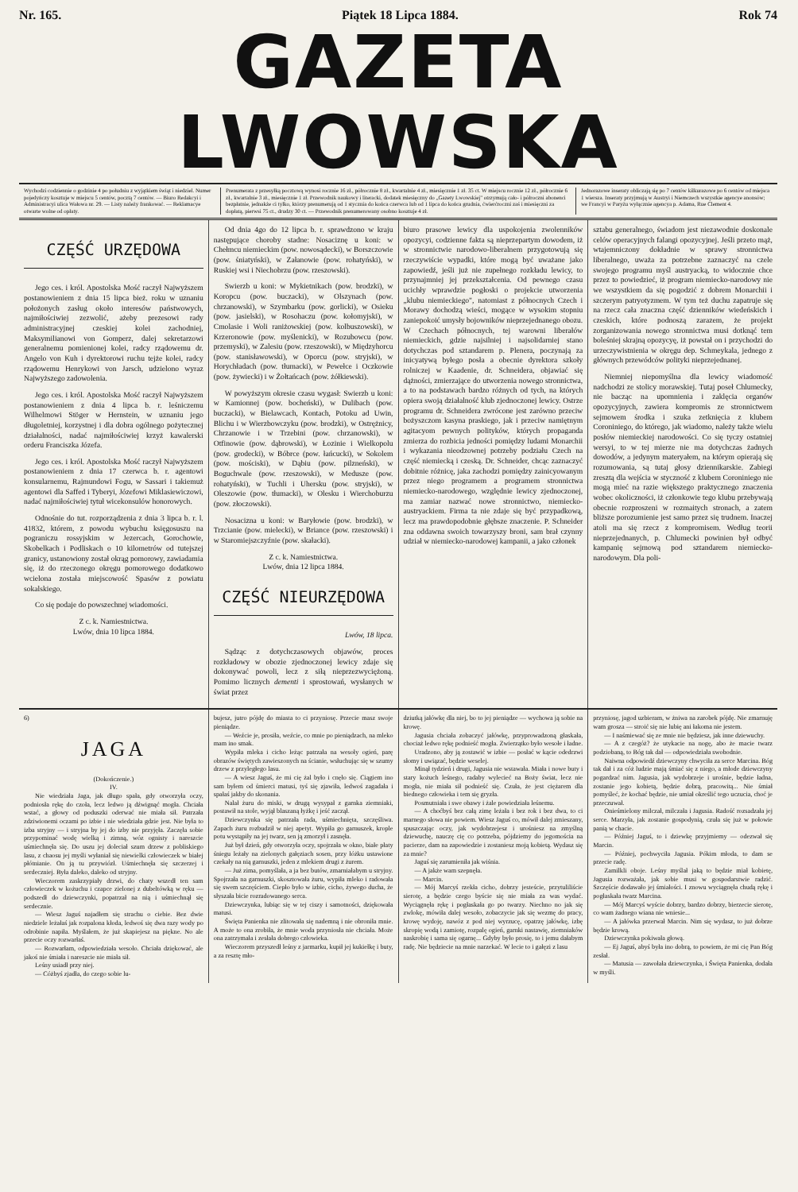Nr. 165. Piątek 18 Lipca 1884. Rok 74
GAZETA LWOWSKA
Wychodzi codziennie o godzinie 4 po południu z wyjątkiem świąt i niedziel. Numer pojedyńczy kosztuje w miejscu 5 centów, pocztą 7 centów. — Biuro Redakcyi i Administracyi ulica Wałowa nr. 29. — Listy należy frankować. — Reklamacye otwarte wolne od opłaty.
Prenumerata z przesyłką pocztową wynosi rocznie 16 zł., półrocznie 8 zł., kwartalnie 4 zł., miesięcznie 1 zł. 35 ct. W miejscu rocznie 12 zł., półrocznie 6 zł., kwartalnie 3 zł., miesięcznie 1 zł. Przewodnik naukowy i literacki, dodatek miesięczny do „Gazety Lwowskiej" otrzymują cało- i półroczni abonenci bezpłatnie, jednakże ci tylko, którzy prenumerują od 1 stycznia do końca czerwca lub od 1 lipca do końca grudnia, ćwierćroczni zaś i miesięczni za dopłatą, pierwsi 75 ct., drudzy 30 ct. — Przewodnik prenumerowany osobno kosztuje 4 zł.
Jednorazowe inseraty obliczają się po 7 centów kilkurazowe po 6 centów od miejsca 1 wiersza. Inseraty przyjmują w Austryi i Niemczech wszystkie agencye anonsów; we Francyi w Paryżu wyłącznie agencya p. Adama, Rue Clement 4.
CZĘŚĆ URZĘDOWA
Jego ces. i król. Apostolska Mość raczył Najwyższem postanowieniem z dnia 15 lipca bież. roku w uznaniu położonych zasług około interesów państwowych, najmiłościwiej zezwolić, ażeby prezesowi rady administracyjnej czeskiej kolei zachodniej, Maksymilianowi von Gomperz, dalej sekretarzowi generalnemu pomienionej kolei, radcy rządowemu dr. Angelo von Kuh i dyrektorowi ruchu tejże kolei, radcy rządowemu Henrykowi von Jarsch, udzielono wyraz Najwyższego zadowolenia.
Jego ces. i król. Apostolska Mość raczył Najwyższem postanowieniem z dnia 4 lipca b. r. leśniczemu Wilhelmowi Stöger w Hernstein, w uznaniu jego długoletniej, korzystnej i dla dobra ogólnego pożytecznej działalności, nadać najmiłościwiej krzyż kawalerski orderu Franciszka Józefa.
Jego ces. i król. Apostolska Mość raczył Najwyższem postanowieniem z dnia 17 czerwca b. r. agentowi konsularnemu, Rajmundowi Fogu, w Sassari i takiemuż agentowi dla Saffed i Tyberyi, Józefowi Miklasiewiczowi, nadać najmiłościwiej tytuł wicekonsulów honorowych.
Odnośnie do tut. rozporządzenia z dnia 3 lipca b. r. l. 41832, którem, z powodu wybuchu księgosuszu na pograniczu rossyjskim w Jezercach, Gorochowie, Skobelkach i Podliskach o 10 kilometrów od tutejszej granicy, ustanowiony został okrąg pomorowy, zawiadamia się, iż do rzeczonego okręgu pomorowego dodatkowo wcielona została miejscowość Spasów z powiatu sokalskiego.
Co się podaje do powszechnej wiadomości.
Z c. k. Namiestnictwa.
Lwów, dnia 10 lipca 1884.
Od dnia 4go do 12 lipca b. r. sprawdzono w kraju następujące choroby stadne: Nosaciznę u koni: w Chełmcu niemieckim (pow. nowosądecki), w Borszczowie (pow. śniatyński), w Załanowie (pow. rohatyński), w Ruskiej wsi i Niechobrzu (pow. rzeszowski).
Swierzb u koni: w Mykietnikach (pow. brodzki), w Koropcu (pow. buczacki), w Olszynach (pow. chrzanowski), w Szymbarku (pow. gorlicki), w Osieku (pow. jasielski), w Rosohaczu (pow. kołomyjski), w Cmolasie i Woli raniżowskiej (pow. kolbuszowski), w Krzeronowie (pow. myślenicki), w Rozubowcu (pow. przemyski), w Zalesiu (pow. rzeszowski), w Międzyhorcu (pow. stanisławowski), w Oporcu (pow. stryjski), w Horychładach (pow. tłumacki), w Pewełce i Oczkowie (pow. żywiecki) i w Żołtańcach (pow. żółkiewski).
W powyższym okresie czasu wygasł: Swierzb u koni: w Kamionnej (pow. bocheński), w Dulibach (pow. buczacki), w Bielawcach, Kontach, Potoku ad Uwin, Blichu i w Wierzbowczyku (pow. brodzki), w Ostrężnicy, Chrzanowie i w Trzebini (pow. chrzanowski), w Otfinowie (pow. dąbrowski), w Łozinie i Wielkopolu (pow. grodecki), w Bóbrce (pow. łańcucki), w Sokolem (pow. mościski), w Dąbiu (pow. pilzneński), w Boguchwale (pow. rzeszowski), w Meduszе (pow. rohatyński), w Tuchli i Uhersku (pow. stryjski), w Oleszowie (pow. tłumacki), w Olesku i Wierchoburzu (pow. złoczowski).
Nosacizna u koni: w Baryłowie (pow. brodzki), w Trzcianie (pow. mielecki), w Briance (pow. rzeszowski) i w Staromiejszczyźnie (pow. skałacki).
Z c. k. Namiestnictwa.
Lwów, dnia 12 lipca 1884.
CZĘŚĆ NIEURZĘDOWA
Lwów, 18 lipca.
Sądząc z dotychczasowych objawów, proces rozkładowy w obozie zjednoczonej lewicy zdaje się dokonywać powoli, lecz z siłą nieprzezwyciężoną. Pomimo licznych dementi i sprostowań, wysłanych w świat przez
biuro prasowe lewicy dla uspokojenia zwolenników opozycyi, codzienne fakta są nieprzepartym dowodem, iż w stronnictwie narodowo-liberalnem przygotowują się rzeczywiście wypadki, które mogą być uważane jako zapowiedź, jeśli już nie zupełnego rozkładu lewicy, to przynajmniej jej przekształcenia. Od pewnego czasu ucichły wprawdzie pogłoski o projekcie utworzenia „klubu niemieckiego", natomiast z północnych Czech i Morawy dochodzą wieści, mogące w wysokim stopniu zaniepokoić umysły bojowników nieprzejednanego obozu. W Czechach północnych, tej warowni liberałów niemieckich, gdzie najsilniej i najsolidarniej stano dotychczas pod sztandarem p. Plenera, poczynają za inicyatywą byłego posła a obecnie dyrektora szkoły rolniczej w Kaadenie, dr. Schneidera, objawiać się dążności, zmierzające do utworzenia nowego stronnictwa, a to na podstawach bardzo różnych od tych, na których opiera swoją działalność klub zjednoczonej lewicy. Ostrze programu dr. Schneidera zwrócone jest zarówno przeciw bożyszczom kasyna praskiego, jak i przeciw namiętnym agitacyom pewnych polityków, których propaganda zmierza do rozbicia jedności pomiędzy ludami Monarchii i wykazania nieodzownej potrzeby podziału Czech na część niemiecką i czeską. Dr. Schneider, chcąc zaznaczyć dobitnie różnicę, jaka zachodzi pomiędzy zainicyowanym przez niego programem a programem stronnictwa niemiecko-narodowego, względnie lewicy zjednoczonej, ma zamiar nazwać nowe stronnictwo, niemiecko-austryackiem. Firma ta nie zdaje się być przypadkową, lecz ma prawdopodobnie głębsze znaczenie. P. Schneider zna oddawna swoich towarzyszy broni, sam brał czynny udział w niemiecko-narodowej kampanii, a jako członek
sztabu generalnego, świadom jest niezawodnie doskonale celów operacyjnych falangi opozycyjnej. Jeśli przeto mąż, wtajemniczony dokładnie w sprawy stronnictwa liberalnego, uważa za potrzebne zaznaczyć na czele swojego programu myśl austryacką, to widocznie chce przez to powiedzieć, iż program niemiecko-narodowy nie we wszystkiem da się pogodzić z dobrem Monarchii i szczerym patryotyzmem. W tym też duchu zapatruje się na rzecz cała znaczna część dzienników wiedeńskich i czeskich, które podnoszą zarazem, że projekt zorganizowania nowego stronnictwa musi dotknąć tem boleśniej skrajną opozycyę, iż powstał on i przychodzi do urzeczywistnienia w okręgu dep. Schmeykala, jednego z głównych przewódców polityki nieprzejednanej.
Niemniej niepomyślna dla lewicy wiadomość nadchodzi ze stolicy morawskiej. Tutaj poseł Chlumecky, nie bacząc na upomnienia i zaklęcia organów opozycyjnych, zawiera kompromis ze stronnictwem sejmowem środka i szuka zetknięcia z klubem Coroniniego, do którego, jak wiadomo, należy także wielu posłów niemieckiej narodowości. Co się tyczy ostatniej wersyi, to w tej mierze nie ma dotychczas żadnych dowodów, a jedynym materyałem, na którym opierają się rozumowania, są tutaj głosy dziennikarskie. Zabiegi zresztą dla wejścia w styczność z klubem Coroniniego nie mogą mieć na razie większego praktycznego znaczenia wobec okoliczności, iż członkowie tego klubu przebywają obecnie rozproszeni w rozmaitych stronach, a zatem bliższe porozumienie jest samo przez się trudnem. Inaczej atoli ma się rzecz z kompromisem. Według teorii nieprzejednanych, p. Chlumecki powinien był odbyć kampanię sejmową pod sztandarem niemiecko-narodowym. Dla poli-
6)
JAGA
(Dokończenie.)
IV.
Nie wiedziała Jaga, jak długo spała, gdy otworzyła oczy, podniosła rękę do czoła, lecz ledwo ją dźwignąć mogła. Chciała wstać, a głowy od poduszki oderwać nie miała sił. Patrzała zdziwionemi oczami po izbie i nie wiedziała gdzie jest. Nie była to izba stryjny — i stryjna by jej do izby nie przyjęła. Zaczęła sobie przypominać wodę wielką i zimną, wóz ognisty i nareszcie uśmiechnęła się. Do uszu jej doleciał szum drzew z pobliskiego lasu, z chaosu jej myśli wyłaniał się niewielki człowieczek w białej płótnianie. On ją tu przywiózł. Uśmiechnęła się szczerzej i serdeczniej. Była daleko, daleko od stryjny.
Wieczorem zaskrzypiały drzwi, do chaty wszedł ten sam człowieczek w kożuchu i czapce zielonej z dubeltówką w ręku — podszedł do dziewczynki, popatrzał na nią i uśmiechnął się serdecznie.
— Wiesz Jaguś najadłem się strachu o ciebie. Bez dwie niedziele leżałaś jak rozpalona kłoda, ledwoś się dwa razy wody po odrobinie napiła. Myślałem, że już skapiejesz na piękne. No ale przecie oczy rozwarłaś.
— Rozwarłam, odpowiedziała wesoło. Chciała dziękować, ale jakoś nie śmiała i nareszcie nie miała sił.
Leśny usiadł przy niej.
— Cóżbyś zjadła, do czego sobie lu-
bujesz, jutro pójdę do miasta to ci przyniosę. Przecie masz swoje pieniądze.
— Weźcie je, prosiła, weźcie, co mnie po pieniądzach, na mleko mam ino smak.
Wypiła mleka i cicho leżąc patrzała na wesoły ogień, parę obrazów świętych zawieszonych na ścianie, wsłuchując się w szumy drzew z przyległego lasu.
— A wiesz Jaguś, że mi cię żal było i cnęło się. Ciągiem ino sam byłem od śmierci matusi, tyś się zjawiła, ledwoś zagadała i spałaś jakby do skonania.
Nalał żuru do miski, w drugą wysypał z garnka ziemniaki, postawił na stole, wyjął blaszaną łyżkę i jeść zaczął.
Dziewczynka się patrzała rada, uśmiechnięta, szczęśliwa. Zapach żuru rozbudził w niej apetyt. Wypiła go garnuszek, krople potu wystąpiły na jej twarz, sen ją zmorzył i zasnęła.
Już był dzień, gdy otworzyła oczy, spojrzała w okno, białe płaty śniegu leżały na zielonych gałęziach sosen, przy łóżku ustawione czekały na nią garnuszki, jeden z mlekiem drugi z żurem.
— Już zima, pomyślała, a ja bez butów, zmarniałabym u stryjny. Spojrzała na garnuszki, skosztowała żuru, wypiła mleko i radowała się swem szczęściem. Ciepło było w izbie, cicho, żywego ducha, że słyszała bicie rozradowanego serca.
Dziewczynka, lubiąc się w tej ciszy i samotności, dziękowała matusi.
Święta Panienka nie zlitowała się nademną i nie obroniła mnie. A może to ona zrobiła, że mnie woda przyniosła nie chciała. Może ona zatrzymała i zesłała dobrego człowieka.
Wieczorem przyszedł leśny z jarmarku, kupił jej kukiełkę i buty, a za resztę mło-
dziutką jałówkę dla niej, bo to jej pieniądze — wychowa ją sobie na krowę.
Jagusia chciała zobaczyć jałówkę, przyprowadzoną głaskała, chociaż ledwo rękę podnieść mogła. Zwierzątko było wesołe i ładne.
Uradzono, aby ją zostawić w izbie — posłać w kącie odedrzwi słomy i uwiązać, będzie weselej.
Minął tydzień i drugi, Jagusia nie wstawała. Miała i nowe buty i stary kożuch leśnego, radaby wyleciеć na Boży świat, lecz nie mogła, nie miała sił podnieść się. Czuła, że jest ciężarem dla biednego człowieka i tem się gryzła.
Posmutniała i swe obawy i żale powiedziała leśnemu.
— A choćbyś bez całą zimę leżała i bez rok i bez dwa, to ci marnego słowa nie powiem. Wiesz Jaguś co, mówił dalej zmieszany, spuszczając oczy, jak wydobrzejesz i urośniesz na zmyślną dziewuchę, nauczę cię co potrzeba, pójdziemy do jegomościa na pacierze, dam na zapowiedzie i zostaniesz moją kobietą. Wydasz się za mnie?
Jaguś się zarumieniła jak wiśnia.
— A jakże wam szepnęła.
— Marcin.
— Mój Marcyś rzekła cicho, dobrzy jesteście, przytuliliście sierotę, a będzie czego byście się nie miała za was wydać. Wyciągnęła rękę i pogłaskała go po twarzy. Niechno no jak się zwlokę, mówiła dalej wesoło, zobaczycie jak się wezmę do pracy, krowę wydoję, nawóz z pod niej wyrzucę, opatrzę jałówkę, izbę skropię wodą i zamiotę, rozpalę ogień, garnki nastawię, ziemniaków naskrobię i sama się ogarnę... Gdyby było prosię, to i jemu dałabym radę. Nie będziecie na mnie narzekać. W lecie to i gałęzi z lasu
przyniosę, jagod uzbieram, w żniwa na zarobek pójdę. Nie zmarnuję wam grosza — stroić się nie lubię ani łakoma nie jestem.
— I naśmiewać się ze mnie nie będziesz, jak inne dziewuchy.
— A z czegóż? że utykacie na nogę, abo że macie twarz podziobaną, to Bóg tak dał — odpowiedziała swobodnie.
Naiwna odpowiedź dziewczyny chwyciła za serce Marcina. Bóg tak dał i za cóż ludzie mają śmiać się z niego, a młode dziewczyny pogardzać nim. Jagusia, jak wydobrzeje i urośnie, będzie ładna, zostanie jego kobietą, będzie dobrą, pracowitą... Nie śmiał pomyśleć, że kochać będzie, nie umiał określić tego uczucia, choć je przeczuwał.
Onieśmielony milczał, milczała i Jagusia. Radość rozsadzała jej serce. Marzyła, jak zostanie gospodynią, czuła się już w połowie panią w chacie.
— Później Jaguś, to i dziewkę przyjmiemy — odezwał się Marcin.
— Później, pochwyciła Jagusia. Pókim młoda, to dam se przecie radę.
Zamilkli oboje. Leśny myślał jaką to będzie miał kobietę, Jagusia rozważała, jak sobie musi w gospodarstwie radzić. Szczęście dodawało jej śmiałości. I znowu wyciągnęła chudą rękę i pogłaskała twarz Marcina.
— Mój Marcyś wyście dobrzy, bardzo dobrzy, bierzecie sierotę, co wam żadnego wiana nie wniesie...
— A jałówka przerwał Marcin. Nim się wydasz, to już dobrze będzie krową.
Dziewczynka pokiwała głową.
— Ej Jaguś, abyś była ino dobrą, to powiem, że mi cię Pan Bóg zesłał.
— Matusia — zawołała dziewczynka, i Święta Panienka, dodała w myśli.